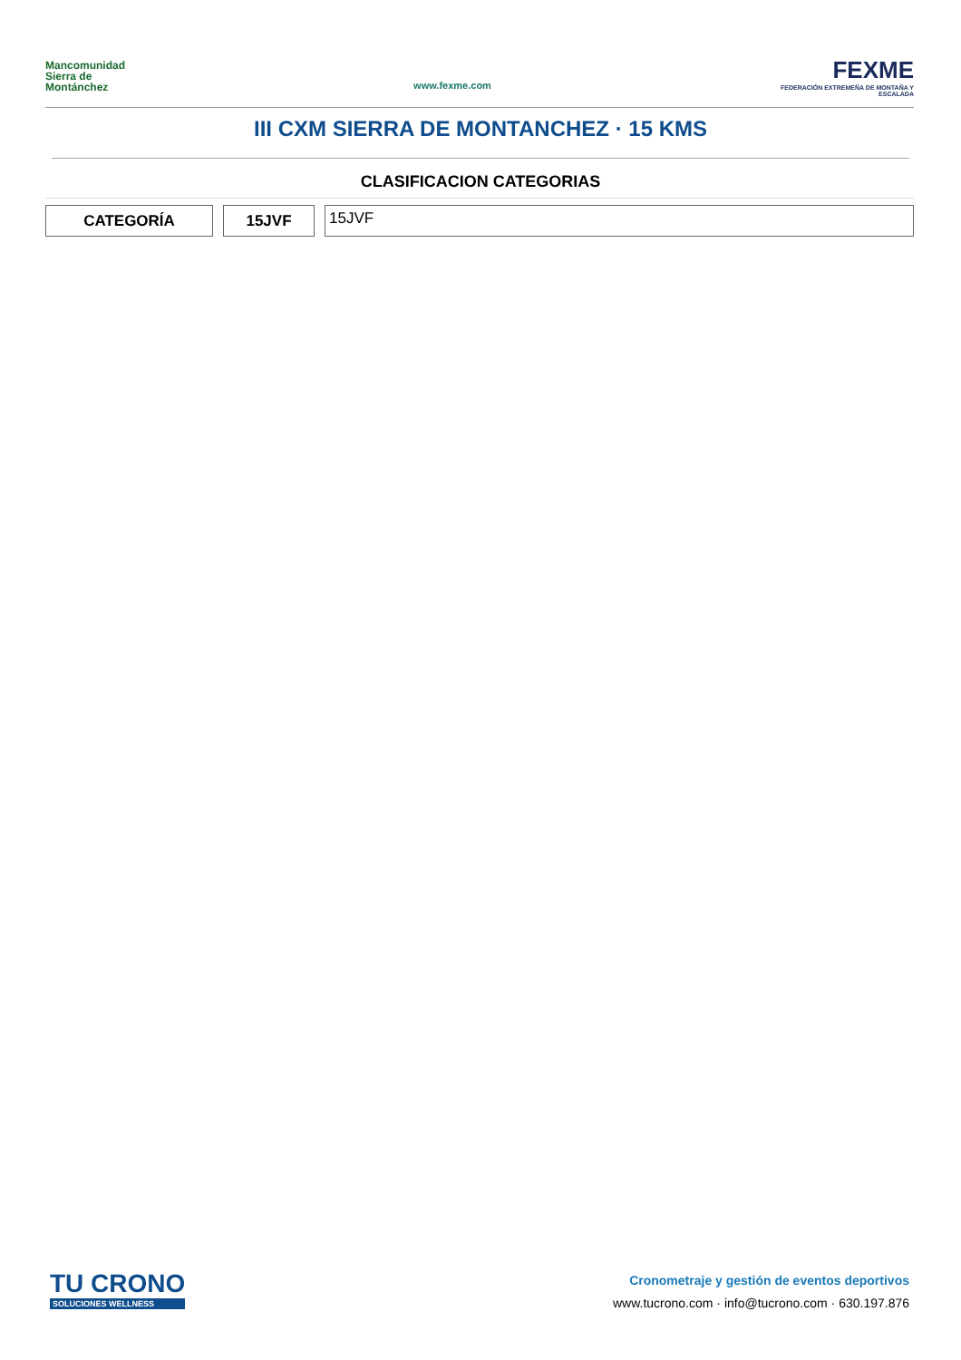Mancomunidad
Sierra de
Montánchez
www.fexme.com
FEXME
FEDERACIÓN EXTREMEÑA DE MONTAÑA Y ESCALADA
III CXM SIERRA DE MONTANCHEZ · 15 KMS
CLASIFICACION CATEGORIAS
CATEGORÍA 15JVF
15JVF
TU CRONO
SOLUCIONES WELLNESS
Cronometraje y gestión de eventos deportivos
www.tucrono.com · info@tucrono.com · 630.197.876